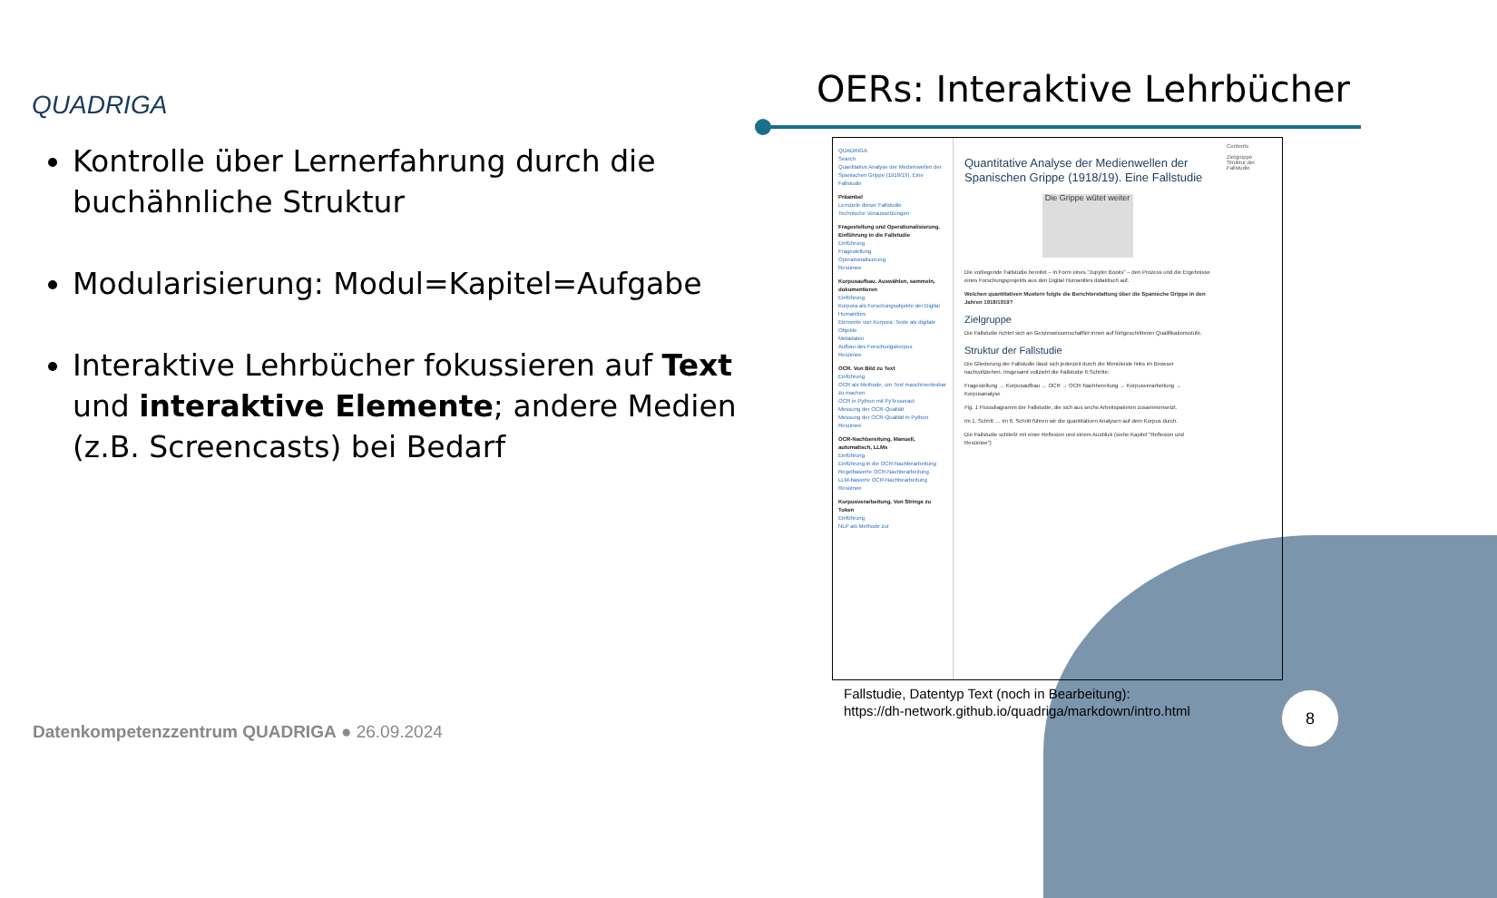QUADRIGA OERs: Interaktive Lehrbücher
Kontrolle über Lernerfahrung durch die buchähnliche Struktur
Modularisierung: Modul=Kapitel=Aufgabe
Interaktive Lehrbücher fokussieren auf Text und interaktive Elemente; andere Medien (z.B. Screencasts) bei Bedarf
QUADRIGA
Search
Quantitative Analyse der Medienwellen der Spanischen Grippe (1918/19). Eine Fallstudie
Präambel
Lernziele dieser Fallstudie
Technische Voraussetzungen
Fragestellung und Operationalisierung. Einführung in die Fallstudie
Einführung
Fragestellung
Operationalisierung
Resümee
Korpusaufbau. Auswählen, sammeln, dokumentieren
Einführung
Korpora als Forschungsobjekte der Digital Humanities
Elemente von Korpora: Texte als digitale Objekte
Metadaten
Aufbau des Forschungskorpus
Resümee
OCR. Von Bild zu Text
Einführung
OCR als Methode, um Text maschinenlesbar zu machen
OCR in Python mit PyTesseract
Messung der OCR-Qualität
Messung der OCR-Qualität in Python
Resümee
OCR-Nachbereitung. Manuell, automatisch, LLMs
Einführung
Einführung in die OCR-Nachbearbeitung
Regelbasierte OCR-Nachbearbeitung
LLM-basierte OCR-Nachbearbeitung
Resümee
Korpusverarbeitung. Von Strings zu Token
Einführung
NLP als Methode zur
Quantitative Analyse der Medienwellen der Spanischen Grippe (1918/19). Eine Fallstudie
Die Grippe wütet weiter
Die vorliegende Fallstudie bereitet – in Form eines "Jupyter Books" – den Prozess und die Ergebnisse eines Forschungsprojekts aus den Digital Humanities didaktisch auf.
Welchen quantitativen Mustern folgte die Berichterstattung über die Spanische Grippe in den Jahren 1918/1919?
Zielgruppe
Die Fallstudie richtet sich an Geisteswissenschaftler:innen auf fortgeschrittener Qualifikationsstufe.
Struktur der Fallstudie
Die Gliederung der Fallstudie lässt sich jederzeit durch die Menüleiste links im Browser nachvollziehen. Insgesamt vollzieht die Fallstudie 6 Schritte:
Fragestellung → Korpusaufbau → OCR → OCR-Nachbereitung → Korpusverarbeitung → Korpusanalyse
Fig. 1 Flussdiagramm der Fallstudie, die sich aus sechs Arbeitspaketen zusammensetzt.
Im 1. Schritt … Im 6. Schritt führen wir die quantitativen Analysen auf dem Korpus durch.
Die Fallstudie schließt mit einer Reflexion und einem Ausblick (siehe Kapitel "Reflexion und Resümee")
Contents
Zielgruppe
Struktur der Fallstudie
Fallstudie, Datentyp Text (noch in Bearbeitung):
https://dh-network.github.io/quadriga/markdown/intro.html
Datenkompetenzzentrum QUADRIGA ● 26.09.2024
8